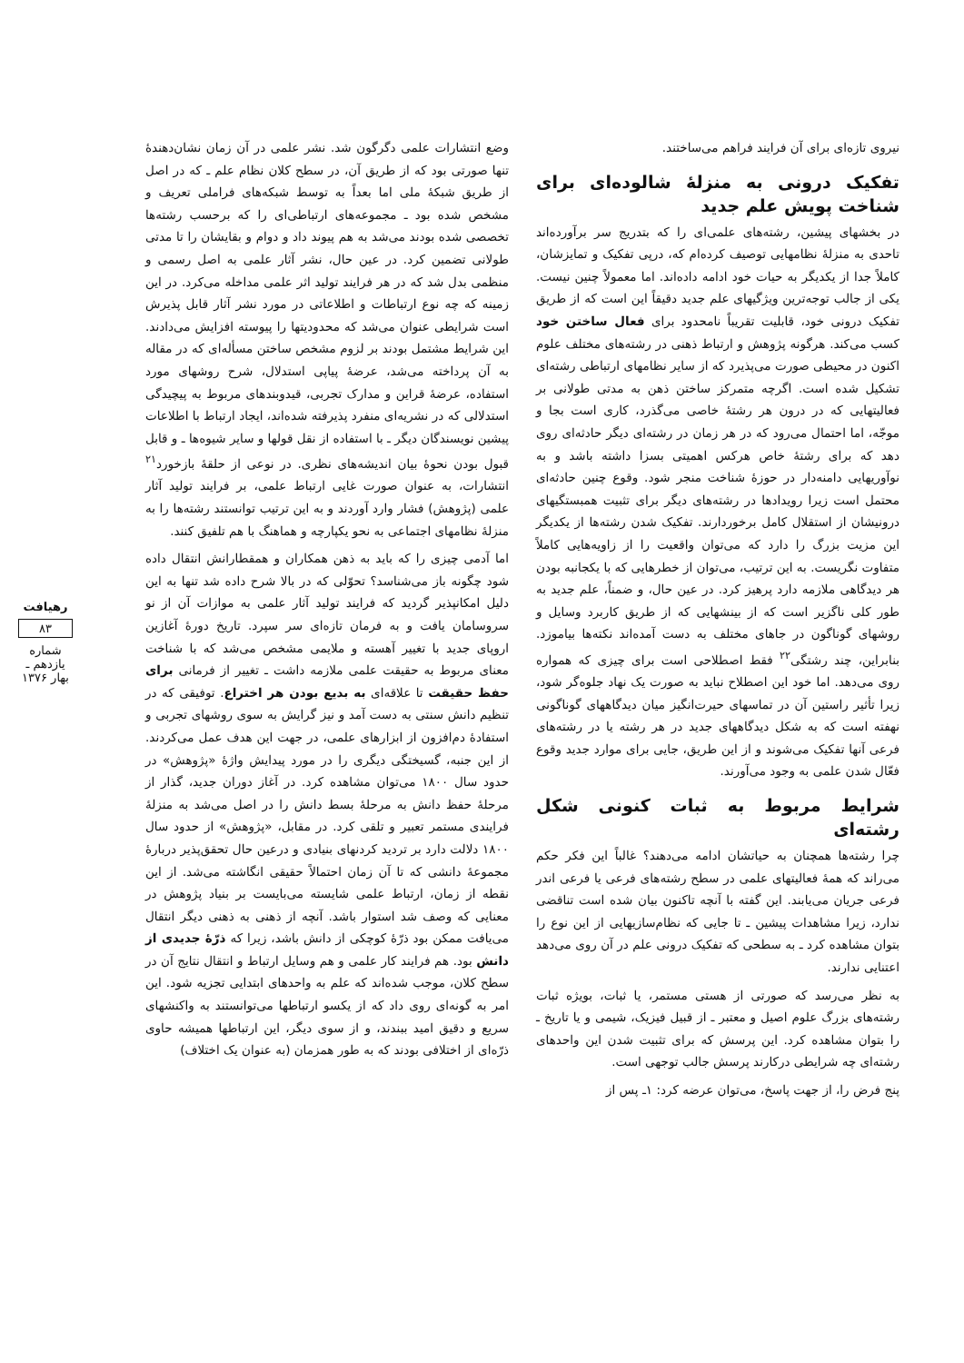وضع انتشارات علمی دگرگون شد. نشر علمی در آن زمان نشان‌دهندهٔ تنها صورتی بود که از طریق آن، در سطح کلان نظام علم ـ که در اصل از طریق شبکهٔ ملی اما بعداً به توسط شبکه‌های فراملی تعریف و مشخص شده بود ـ مجموعه‌های ارتباطی‌ای را که برحسب رشته‌ها تخصصی شده بودند می‌شد به هم پیوند داد و دوام و بقایشان را تا مدتی طولانی تضمین کرد. در عین حال، نشر آثار علمی به اصل رسمی و منظمی بدل شد که در هر فرایند تولید اثر علمی مداخله می‌کرد. در این زمینه که چه نوع ارتباطات و اطلاعاتی در مورد نشر آثار قابل پذیرش است شرایطی عنوان می‌شد که محدودیتها را پیوسته افزایش می‌دادند. این شرایط مشتمل بودند بر لزوم مشخص ساختن مسأله‌ای که در مقاله به آن پرداخته می‌شد، عرضهٔ پیاپی استدلال، شرح روشهای مورد استفاده، عرضهٔ قراین و مدارک تجربی، قیدوبندهای مربوط به پیچیدگی استدلالی که در نشریه‌ای منفرد پذیرفته شده‌اند، ایجاد ارتباط با اطلاعات پیشین نویسندگان دیگر ـ با استفاده از نقل قولها و سایر شیوه‌ها ـ و قابل قبول بودن نحوهٔ بیان اندیشه‌های نظری. در نوعی از حلقهٔ بازخورد<sup>۲۱</sup> انتشارات، به عنوان صورت غایی ارتباط علمی، بر فرایند تولید آثار علمی (پژوهش) فشار وارد آوردند و به این ترتیب توانستند رشته‌ها را به منزلهٔ نظامهای اجتماعی به نحو یکپارچه و هماهنگ با هم تلفیق کنند.
اما آدمی چیزی را که باید به ذهن همکاران و همقطارانش انتقال داده شود چگونه باز می‌شناسد؟ تحوّلی که در بالا شرح داده شد تنها به این دلیل امکانپذیر گردید که فرایند تولید آثار علمی به موازات آن از نو سروسامان یافت و به فرمان تازه‌ای سر سپرد. تاریخ دورهٔ آغازین اروپای جدید با تغییر آهسته و ملایمی مشخص می‌شد که با شناخت معنای مربوط به حقیقت علمی ملازمه داشت ـ تغییر از فرمانی برای حفظ حقیقت تا علاقه‌ای به بدیع بودن هر اختراع. توفیقی که در تنظیم دانش سنتی به دست آمد و نیز گرایش به سوی روشهای تجربی و استفادهٔ دم‌افزون از ابزارهای علمی، در جهت این هدف عمل می‌کردند. از این جنبه، گسیختگی دیگری را در مورد پیدایش واژهٔ «پژوهش» در حدود سال ۱۸۰۰ می‌توان مشاهده کرد. در آغاز دوران جدید، گذار از مرحلهٔ حفظ دانش به مرحلهٔ بسط دانش را در اصل می‌شد به منزلهٔ فرایندی مستمر تعبیر و تلقی کرد. در مقابل، «پژوهش» از حدود سال ۱۸۰۰ دلالت دارد بر تردید کردنهای بنیادی و درعین حال تحقق‌پذیر دربارهٔ مجموعهٔ دانشی که تا آن زمان احتمالاً حقیقی انگاشته می‌شد. از این نقطه از زمان، ارتباط علمی شایسته می‌بایست بر بنیاد پژوهش در معنایی که وصف شد استوار باشد. آنچه از ذهنی به ذهنی دیگر انتقال می‌یافت ممکن بود ذرّهٔ کوچکی از دانش باشد، زیرا که ذرّهٔ جدیدی از دانش بود. هم فرایند کار علمی و هم وسایل ارتباط و انتقال نتایج آن در سطح کلان، موجب شده‌اند که علم به واحدهای ابتدایی تجزیه شود. این امر به گونه‌ای روی داد که از یکسو ارتباطها می‌توانستند به واکنشهای سریع و دقیق امید ببندند، و از سوی دیگر، این ارتباطها همیشه حاوی ذرّه‌ای از اختلافی بودند که به طور همزمان (به عنوان یک اختلاف)
نیروی تازه‌ای برای آن فرایند فراهم می‌ساختند.
تفکیک درونی به منزلهٔ شالوده‌ای برای شناخت پویش علم جدید
در بخشهای پیشین، رشته‌های علمی‌ای را که بتدریج سر برآورده‌اند تاحدی به منزلهٔ نظامهایی توصیف کرده‌ام که، درپی تفکیک و تمایزشان، کاملاً جدا از یکدیگر به حیات خود ادامه داده‌اند. اما معمولاً چنین نیست. یکی از جالب توجه‌ترین ویژگیهای علم جدید دقیقاً این است که از طریق تفکیک درونی خود، قابلیت تقریباً نامحدود برای فعال ساختن خود کسب می‌کند. هرگونه پژوهش و ارتباط ذهنی در رشته‌های مختلف علوم اکنون در محیطی صورت می‌پذیرد که از سایر نظامهای ارتباطی رشته‌ای تشکیل شده است. اگرچه متمرکز ساختن ذهن به مدتی طولانی بر فعالیتهایی که در درون هر رشتهٔ خاصی می‌گذرد، کاری است بجا و موجّه، اما احتمال می‌رود که در هر زمان در رشته‌ای دیگر حادثه‌ای روی دهد که برای رشتهٔ خاص هرکس اهمیتی بسزا داشته باشد و به نوآوریهایی دامنه‌دار در حوزهٔ شناخت منجر شود. وقوع چنین حادثه‌ای محتمل است زیرا رویدادها در رشته‌های دیگر برای تثبیت همبستگیهای درونیشان از استقلال کامل برخوردارند. تفکیک شدن رشته‌ها از یکدیگر این مزیت بزرگ را دارد که می‌توان واقعیت را از زاویه‌هایی کاملاً متفاوت نگریست. به این ترتیب، می‌توان از خطرهایی که با یکجانبه بودن هر دیدگاهی ملازمه دارد پرهیز کرد. در عین حال، و ضمناً، علم جدید به طور کلی ناگزیر است که از بینشهایی که از طریق کاربرد وسایل و روشهای گوناگون در جاهای مختلف به دست آمده‌اند نکته‌ها بیاموزد. بنابراین، چند رشتگی<sup>۲۲</sup> فقط اصطلاحی است برای چیزی که همواره روی می‌دهد. اما خود این اصطلاح نباید به صورت یک نهاد جلوه‌گر شود، زیرا تأثیر راستین آن در تماسهای حیرت‌انگیز میان دیدگاههای گوناگونی نهفته است که به شکل دیدگاههای جدید در هر رشته یا در رشته‌های فرعی آنها تفکیک می‌شوند و از این طریق، جایی برای موارد جدید وقوع فعّال شدن علمی به وجود می‌آورند.
شرایط مربوط به ثبات کنونی شکل رشته‌ای
چرا رشته‌ها همچنان به حیاتشان ادامه می‌دهند؟ غالباً این فکر حکم می‌راند که همهٔ فعالیتهای علمی در سطح رشته‌های فرعی یا فرعی اندر فرعی جریان می‌یابند. این گفته با آنچه تاکنون بیان شده است تناقضی ندارد، زیرا مشاهدات پیشین ـ تا جایی که نظام‌سازیهایی از این نوع را بتوان مشاهده کرد ـ به سطحی که تفکیک درونی علم در آن روی می‌دهد اعتنایی ندارند.
به نظر می‌رسد که صورتی از هستی مستمر، یا ثبات، بویژه ثبات رشته‌های بزرگ علوم اصیل و معتبر ـ از قبیل فیزیک، شیمی و یا تاریخ ـ را بتوان مشاهده کرد. این پرسش که برای تثبیت شدن این واحدهای رشته‌ای چه شرایطی درکارند پرسش جالب توجهی است.
پنج فرض را، از جهت پاسخ، می‌توان عرضه کرد: ۱ـ پس از
رهیافت
۸۳
شماره یازدهم ـ بهار ۱۳۷۶